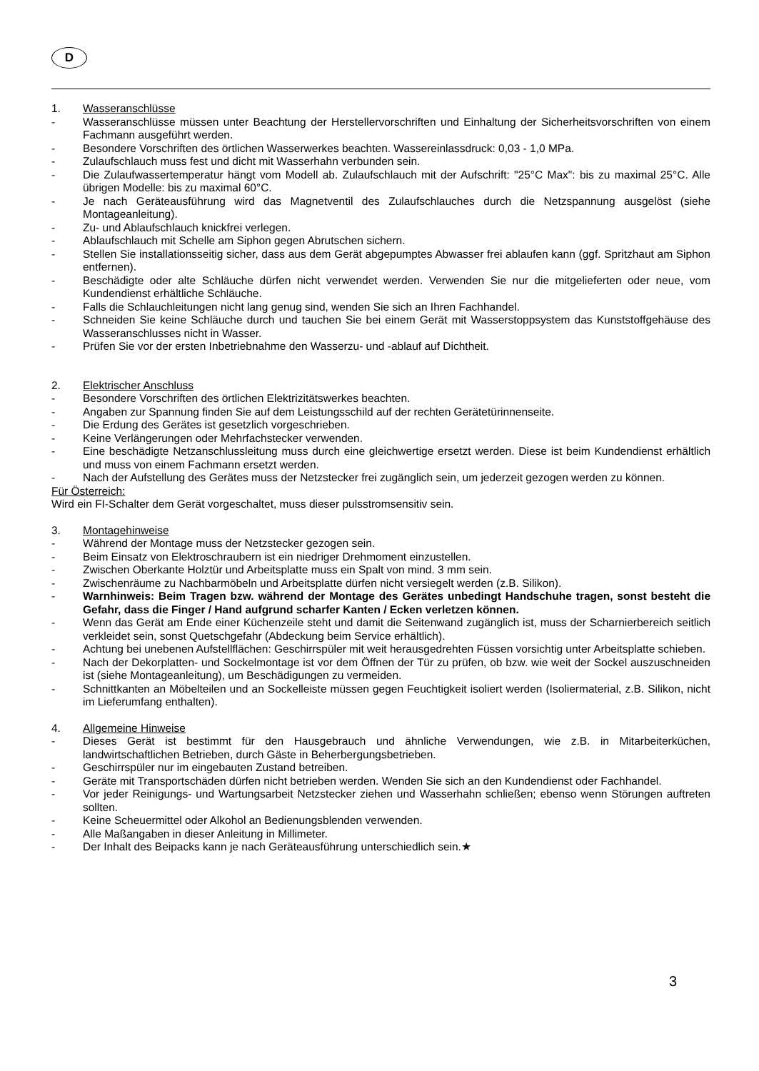D
1. Wasseranschlüsse
- Wasseranschlüsse müssen unter Beachtung der Herstellervorschriften und Einhaltung der Sicherheitsvorschriften von einem Fachmann ausgeführt werden.
- Besondere Vorschriften des örtlichen Wasserwerkes beachten. Wassereinlassdruck: 0,03 - 1,0 MPa.
- Zulaufschlauch muss fest und dicht mit Wasserhahn verbunden sein.
- Die Zulaufwassertemperatur hängt vom Modell ab. Zulaufschlauch mit der Aufschrift: "25°C Max": bis zu maximal 25°C. Alle übrigen Modelle: bis zu maximal 60°C.
- Je nach Geräteausführung wird das Magnetventil des Zulaufschlauches durch die Netzspannung ausgelöst (siehe Montageanleitung).
- Zu- und Ablaufschlauch knickfrei verlegen.
- Ablaufschlauch mit Schelle am Siphon gegen Abrutschen sichern.
- Stellen Sie installationsseitig sicher, dass aus dem Gerät abgepumptes Abwasser frei ablaufen kann (ggf. Spritzhaut am Siphon entfernen).
- Beschädigte oder alte Schläuche dürfen nicht verwendet werden. Verwenden Sie nur die mitgelieferten oder neue, vom Kundendienst erhältliche Schläuche.
- Falls die Schlauchleitungen nicht lang genug sind, wenden Sie sich an Ihren Fachhandel.
- Schneiden Sie keine Schläuche durch und tauchen Sie bei einem Gerät mit Wasserstoppsystem das Kunststoffgehäuse des Wasseranschlusses nicht in Wasser.
- Prüfen Sie vor der ersten Inbetriebnahme den Wasserzu- und -ablauf auf Dichtheit.
2. Elektrischer Anschluss
- Besondere Vorschriften des örtlichen Elektrizitätswerkes beachten.
- Angaben zur Spannung finden Sie auf dem Leistungsschild auf der rechten Gerätetürinnenseite.
- Die Erdung des Gerätes ist gesetzlich vorgeschrieben.
- Keine Verlängerungen oder Mehrfachstecker verwenden.
- Eine beschädigte Netzanschlussleitung muss durch eine gleichwertige ersetzt werden. Diese ist beim Kundendienst erhältlich und muss von einem Fachmann ersetzt werden.
- Nach der Aufstellung des Gerätes muss der Netzstecker frei zugänglich sein, um jederzeit gezogen werden zu können.
Für Österreich:
Wird ein FI-Schalter dem Gerät vorgeschaltet, muss dieser pulsstromsensitiv sein.
3. Montagehinweise
- Während der Montage muss der Netzstecker gezogen sein.
- Beim Einsatz von Elektroschraubern ist ein niedriger Drehmoment einzustellen.
- Zwischen Oberkante Holztür und Arbeitsplatte muss ein Spalt von mind. 3 mm sein.
- Zwischenräume zu Nachbarmöbeln und Arbeitsplatte dürfen nicht versiegelt werden (z.B. Silikon).
- Warnhinweis: Beim Tragen bzw. während der Montage des Gerätes unbedingt Handschuhe tragen, sonst besteht die Gefahr, dass die Finger / Hand aufgrund scharfer Kanten / Ecken verletzen können.
- Wenn das Gerät am Ende einer Küchenzeile steht und damit die Seitenwand zugänglich ist, muss der Scharnierbereich seitlich verkleidet sein, sonst Quetschgefahr (Abdeckung beim Service erhältlich).
- Achtung bei unebenen Aufstellflächen: Geschirrspüler mit weit herausgedrehten Füssen vorsichtig unter Arbeitsplatte schieben.
- Nach der Dekorplatten- und Sockelmontage ist vor dem Öffnen der Tür zu prüfen, ob bzw. wie weit der Sockel auszuschneiden ist (siehe Montageanleitung), um Beschädigungen zu vermeiden.
- Schnittkanten an Möbelteilen und an Sockelleiste müssen gegen Feuchtigkeit isoliert werden (Isoliermaterial, z.B. Silikon, nicht im Lieferumfang enthalten).
4. Allgemeine Hinweise
- Dieses Gerät ist bestimmt für den Hausgebrauch und ähnliche Verwendungen, wie z.B. in Mitarbeiterküchen, landwirtschaftlichen Betrieben, durch Gäste in Beherbergungsbetrieben.
- Geschirrspüler nur im eingebauten Zustand betreiben.
- Geräte mit Transportschäden dürfen nicht betrieben werden. Wenden Sie sich an den Kundendienst oder Fachhandel.
- Vor jeder Reinigungs- und Wartungsarbeit Netzstecker ziehen und Wasserhahn schließen; ebenso wenn Störungen auftreten sollten.
- Keine Scheuermittel oder Alkohol an Bedienungsblenden verwenden.
- Alle Maßangaben in dieser Anleitung in Millimeter.
- Der Inhalt des Beipacks kann je nach Geräteausführung unterschiedlich sein.★
3